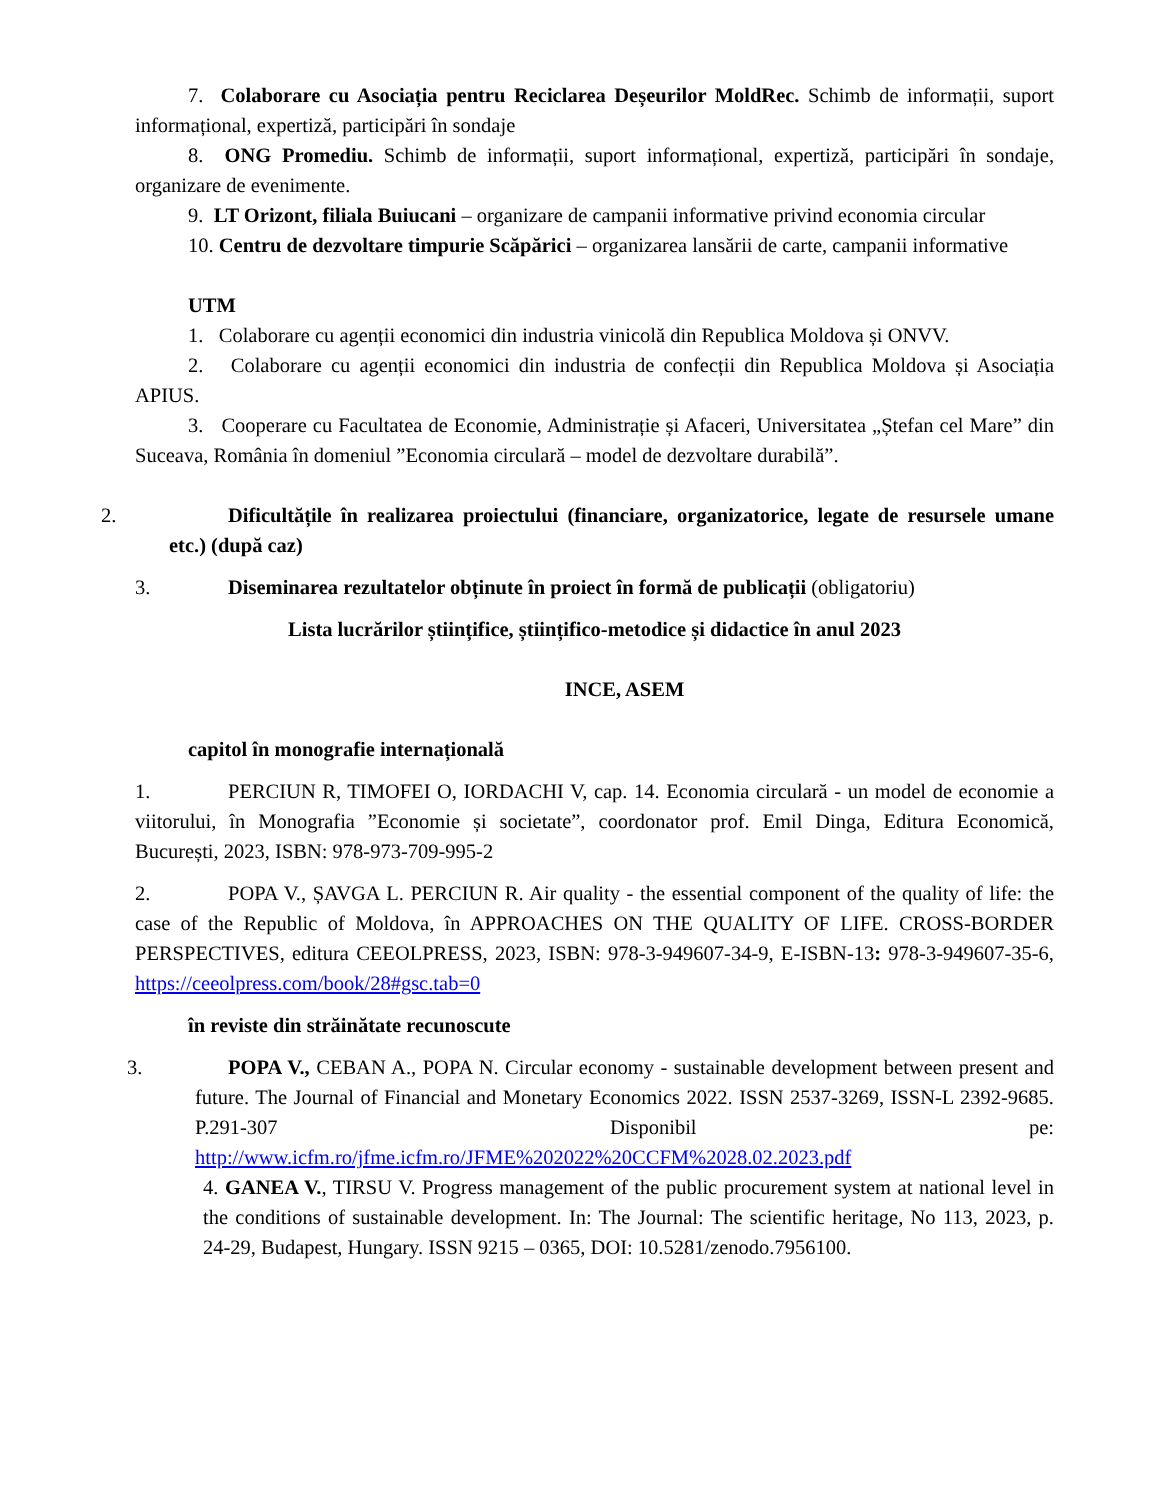7. Colaborare cu Asociația pentru Reciclarea Deșeurilor MoldRec. Schimb de informații, suport informațional, expertiză, participări în sondaje
8. ONG Promediu. Schimb de informații, suport informațional, expertiză, participări în sondaje, organizare de evenimente.
9. LT Orizont, filiala Buiucani – organizare de campanii informative privind economia circular
10. Centru de dezvoltare timpurie Scăpărici – organizarea lansării de carte, campanii informative
UTM
1. Colaborare cu agenții economici din industria vinicolă din Republica Moldova și ONVV.
2. Colaborare cu agenții economici din industria de confecții din Republica Moldova și Asociația APIUS.
3. Cooperare cu Facultatea de Economie, Administrație și Afaceri, Universitatea „Ștefan cel Mare” din Suceava, România în domeniul ”Economia circulară – model de dezvoltare durabilă”.
2. Dificultățile în realizarea proiectului (financiare, organizatorice, legate de resursele umane etc.) (după caz)
3. Diseminarea rezultatelor obținute în proiect în formă de publicații (obligatoriu)
Lista lucrărilor științifice, științifico-metodice și didactice în anul 2023
INCE, ASEM
capitol în monografie internațională
1. PERCIUN R, TIMOFEI O, IORDACHI V, cap. 14. Economia circulară - un model de economie a viitorului, în Monografia ”Economie și societate”, coordonator prof. Emil Dinga, Editura Economică, București, 2023, ISBN: 978-973-709-995-2
2. POPA V., ȘAVGA L. PERCIUN R. Air quality - the essential component of the quality of life: the case of the Republic of Moldova, în APPROACHES ON THE QUALITY OF LIFE. CROSS-BORDER PERSPECTIVES, editura CEEOLPRESS, 2023, ISBN: 978-3-949607-34-9, E-ISBN-13: 978-3-949607-35-6, https://ceeolpress.com/book/28#gsc.tab=0
în reviste din străinătate recunoscute
3. POPA V., CEBAN A., POPA N. Circular economy - sustainable development between present and future. The Journal of Financial and Monetary Economics 2022. ISSN 2537-3269, ISSN-L 2392-9685. P.291-307 Disponibil pe: http://www.icfm.ro/jfme.icfm.ro/JFME%202022%20CCFM%2028.02.2023.pdf
4. GANEA V., TIRSU V. Progress management of the public procurement system at national level in the conditions of sustainable development. In: The Journal: The scientific heritage, No 113, 2023, p. 24-29, Budapest, Hungary. ISSN 9215 – 0365, DOI: 10.5281/zenodo.7956100.